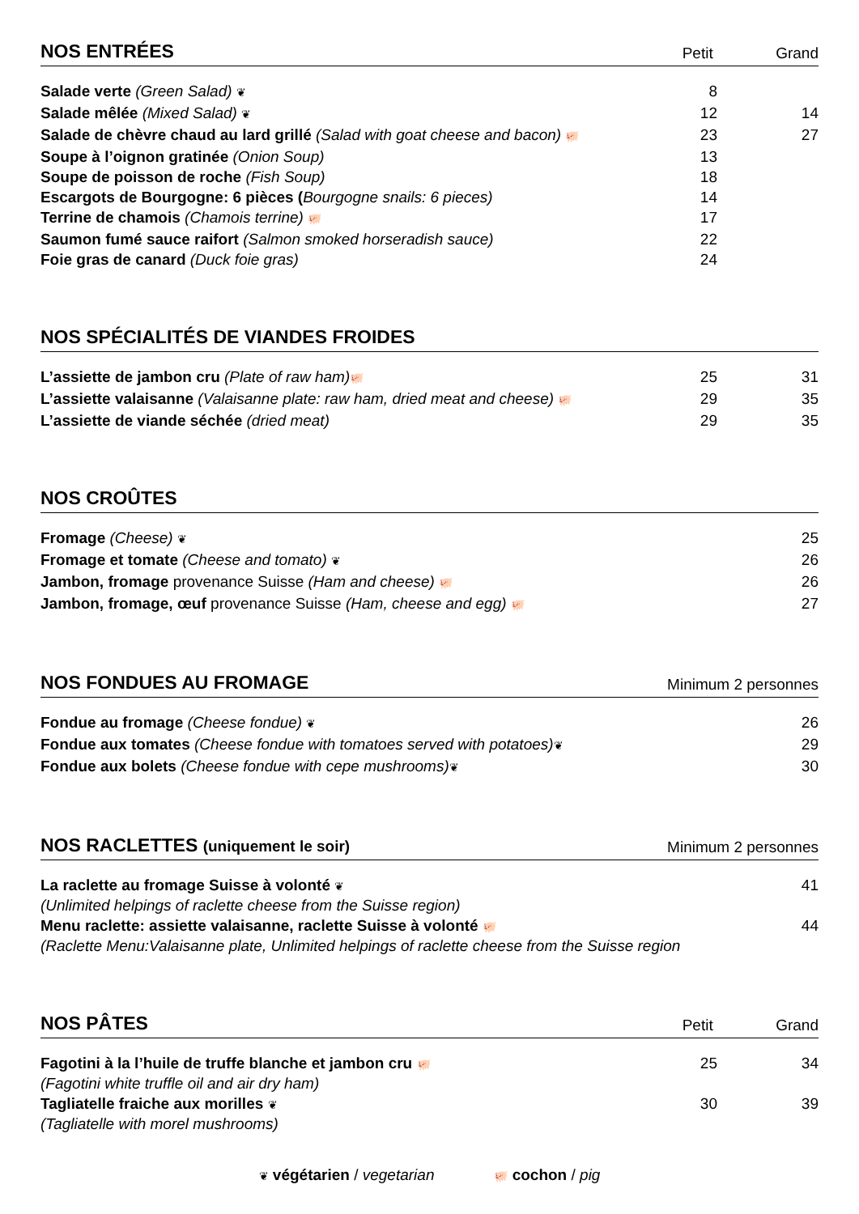NOS ENTRÉES
Petit Grand
| Salade verte (Green Salad) ❦ | 8 | |
| Salade mêlée (Mixed Salad) ❦ | 12 | 14 |
| Salade de chèvre chaud au lard grillé (Salad with goat cheese and bacon) 🐖 | 23 | 27 |
| Soupe à l’oignon gratinée (Onion Soup) | 13 | |
| Soupe de poisson de roche (Fish Soup) | 18 | |
| Escargots de Bourgogne: 6 pièces ( Bourgogne snails: 6 pieces) | 14 | |
| Terrine de chamois (Chamois terrine) 🐖 | 17 | |
| Saumon fumé sauce raifort (Salmon smoked horseradish sauce) | 22 | |
| Foie gras de canard (Duck foie gras) | 24 | |
NOS SPÉCIALITÉS DE VIANDES FROIDES
| L’assiette de jambon cru (Plate of raw ham) 🐖 | 25 | 31 |
| L’assiette valaisanne (Valaisanne plate: raw ham, dried meat and cheese) 🐖 | 29 | 35 |
| L’assiette de viande séchée (dried meat) | 29 | 35 |
NOS CROÛTES
| Fromage (Cheese) ❦ | 25 |
| Fromage et tomate (Cheese and tomato) ❦ | 26 |
| Jambon, fromage provenance Suisse (Ham and cheese) 🐖 | 26 |
| Jambon, fromage, œuf provenance Suisse (Ham, cheese and egg) 🐖 | 27 |
NOS FONDUES AU FROMAGE
Minimum 2 personnes
| Fondue au fromage (Cheese fondue) ❦ | 26 |
| Fondue aux tomates (Cheese fondue with tomatoes served with potatoes) ❦ | 29 |
| Fondue aux bolets (Cheese fondue with cepe mushrooms) ❦ | 30 |
NOS RACLETTES (uniquement le soir)
Minimum 2 personnes
| La raclette au fromage Suisse à volonté ❦ (Unlimited helpings of raclette cheese from the Suisse region) | 41 |
| Menu raclette: assiette valaisanne, raclette Suisse à volonté 🐖 (Raclette Menu:Valaisanne plate, Unlimited helpings of raclette cheese from the Suisse region | 44 |
NOS PÂTES
Petit Grand
| Fagotini à la l’huile de truffe blanche et jambon cru 🐖 (Fagotini white truffle oil and air dry ham) | 25 | 34 |
| Tagliatelle fraiche aux morilles ❦ (Tagliatelle with morel mushrooms) | 30 | 39 |
❦ végétarien / vegetarian 🐖 cochon / pig